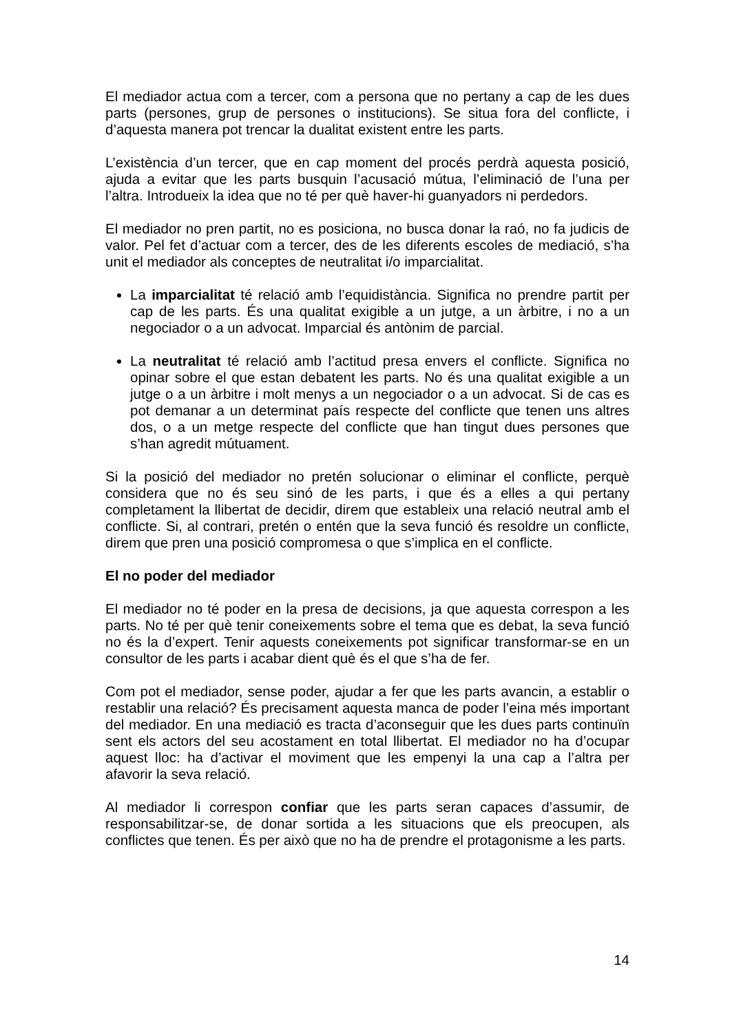El mediador actua com a tercer, com a persona que no pertany a cap de les dues parts (persones, grup de persones o institucions). Se situa fora del conflicte, i d’aquesta manera pot trencar la dualitat existent entre les parts.
L’existència d’un tercer, que en cap moment del procés perdrà aquesta posició, ajuda a evitar que les parts busquin l’acusació mútua, l’eliminació de l’una per l’altra. Introdueix la idea que no té per què haver-hi guanyadors ni perdedors.
El mediador no pren partit, no es posiciona, no busca donar la raó, no fa judicis de valor. Pel fet d’actuar com a tercer, des de les diferents escoles de mediació, s’ha unit el mediador als conceptes de neutralitat i/o imparcialitat.
La imparcialitat té relació amb l’equidistància. Significa no prendre partit per cap de les parts. És una qualitat exigible a un jutge, a un àrbitre, i no a un negociador o a un advocat. Imparcial és antònim de parcial.
La neutralitat té relació amb l’actitud presa envers el conflicte. Significa no opinar sobre el que estan debatent les parts. No és una qualitat exigible a un jutge o a un àrbitre i molt menys a un negociador o a un advocat. Si de cas es pot demanar a un determinat país respecte del conflicte que tenen uns altres dos, o a un metge respecte del conflicte que han tingut dues persones que s’han agredit mútuament.
Si la posició del mediador no pretén solucionar o eliminar el conflicte, perquè considera que no és seu sinó de les parts, i que és a elles a qui pertany completament la llibertat de decidir, direm que estableix una relació neutral amb el conflicte. Si, al contrari, pretén o entén que la seva funció és resoldre un conflicte, direm que pren una posició compromesa o que s’implica en el conflicte.
El no poder del mediador
El mediador no té poder en la presa de decisions, ja que aquesta correspon a les parts. No té per què tenir coneixements sobre el tema que es debat, la seva funció no és la d’expert. Tenir aquests coneixements pot significar transformar-se en un consultor de les parts i acabar dient què és el que s’ha de fer.
Com pot el mediador, sense poder, ajudar a fer que les parts avancin, a establir o restablir una relació? És precisament aquesta manca de poder l’eina més important del mediador. En una mediació es tracta d’aconseguir que les dues parts continuïn sent els actors del seu acostament en total llibertat. El mediador no ha d’ocupar aquest lloc: ha d’activar el moviment que les empenyi la una cap a l’altra per afavorir la seva relació.
Al mediador li correspon confiar que les parts seran capaces d’assumir, de responsabilitzar-se, de donar sortida a les situacions que els preocupen, als conflictes que tenen. És per això que no ha de prendre el protagonisme a les parts.
14